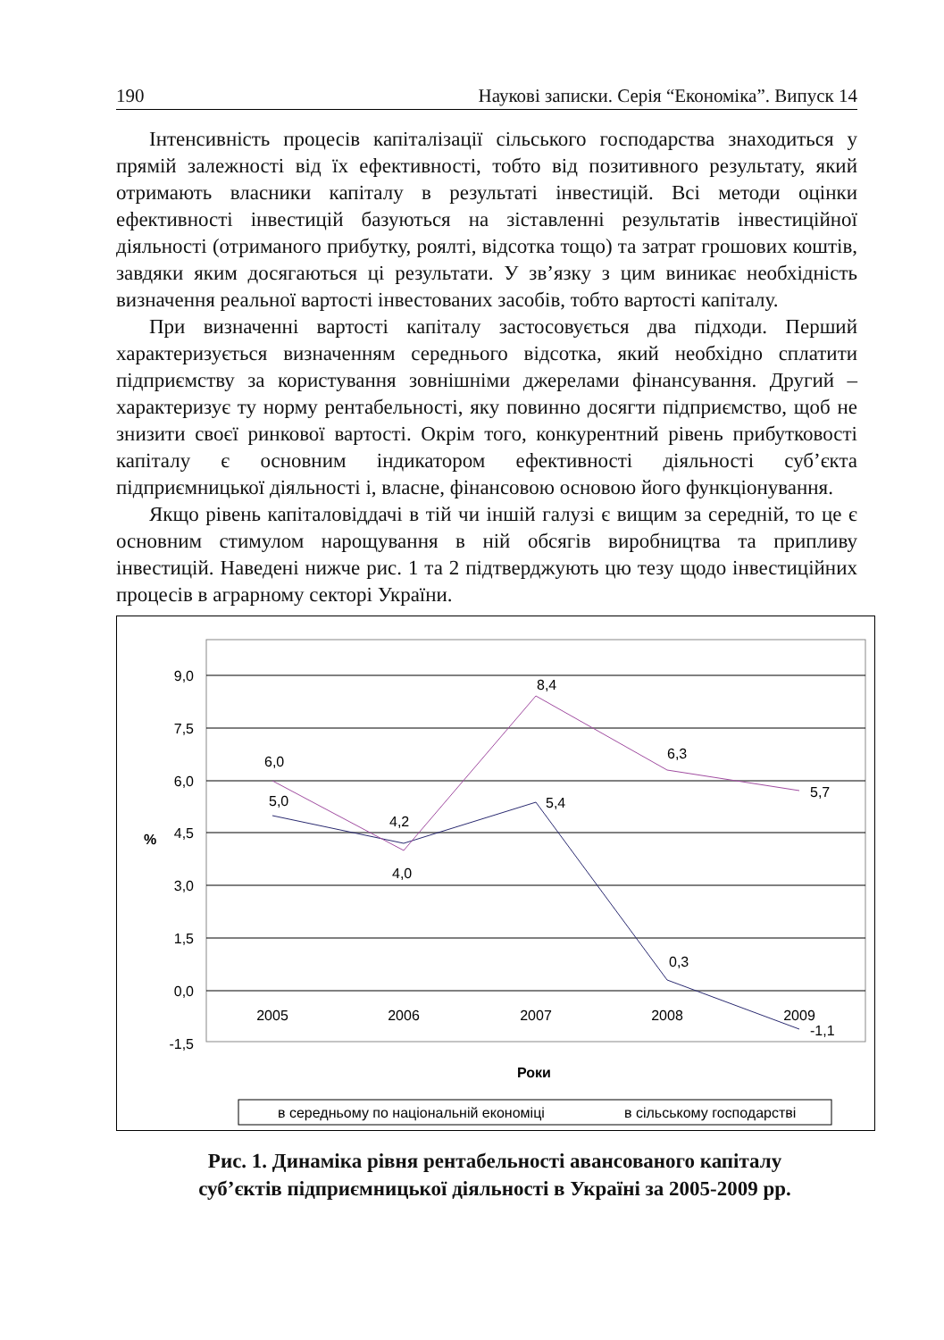190 Наукові записки. Серія “Економіка”. Випуск 14
Інтенсивність процесів капіталізації сільського господарства знаходиться у прямій залежності від їх ефективності, тобто від позитивного результату, який отримають власники капіталу в результаті інвестицій. Всі методи оцінки ефективності інвестицій базуються на зіставленні результатів інвестиційної діяльності (отриманого прибутку, роялті, відсотка тощо) та затрат грошових коштів, завдяки яким досягаються ці результати. У зв’язку з цим виникає необхідність визначення реальної вартості інвестованих засобів, тобто вартості капіталу.
При визначенні вартості капіталу застосовується два підходи. Перший характеризується визначенням середнього відсотка, який необхідно сплатити підприємству за користування зовнішніми джерелами фінансування. Другий – характеризує ту норму рентабельності, яку повинно досягти підприємство, щоб не знизити своєї ринкової вартості. Окрім того, конкурентний рівень прибутковості капіталу є основним індикатором ефективності діяльності суб’єкта підприємницької діяльності і, власне, фінансовою основою його функціонування.
Якщо рівень капіталовіддачі в тій чи іншій галузі є вищим за середній, то це є основним стимулом нарощування в ній обсягів виробництва та припливу інвестицій. Наведені нижче рис. 1 та 2 підтверджують цю тезу щодо інвестиційних процесів в аграрному секторі України.
9,0
7,5
6,0
4,5
3,0
1,5
0,0
-1,5
%
2005
2006
2007
2008
2009
5,0
4,2
5,4
0,3
-1,1
6,0
4,0
8,4
6,3
5,7
Роки
в середньому по національній економіці
в сільському господарстві
Рис. 1. Динаміка рівня рентабельності авансованого капіталу
суб’єктів підприємницької діяльності в Україні за 2005-2009 рр.